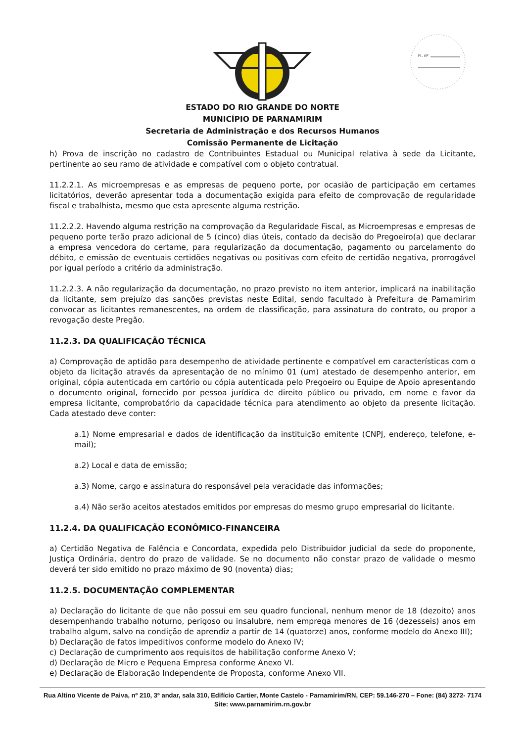Fl. nº
ESTADO DO RIO GRANDE DO NORTE
MUNICÍPIO DE PARNAMIRIM
Secretaria de Administração e dos Recursos Humanos
Comissão Permanente de Licitação
h) Prova de inscrição no cadastro de Contribuintes Estadual ou Municipal relativa à sede da Licitante, pertinente ao seu ramo de atividade e compatível com o objeto contratual.
11.2.2.1. As microempresas e as empresas de pequeno porte, por ocasião de participação em certames licitatórios, deverão apresentar toda a documentação exigida para efeito de comprovação de regularidade fiscal e trabalhista, mesmo que esta apresente alguma restrição.
11.2.2.2. Havendo alguma restrição na comprovação da Regularidade Fiscal, as Microempresas e empresas de pequeno porte terão prazo adicional de 5 (cinco) dias úteis, contado da decisão do Pregoeiro(a) que declarar a empresa vencedora do certame, para regularização da documentação, pagamento ou parcelamento do débito, e emissão de eventuais certidões negativas ou positivas com efeito de certidão negativa, prorrogável por igual período a critério da administração.
11.2.2.3. A não regularização da documentação, no prazo previsto no item anterior, implicará na inabilitação da licitante, sem prejuízo das sanções previstas neste Edital, sendo facultado à Prefeitura de Parnamirim convocar as licitantes remanescentes, na ordem de classificação, para assinatura do contrato, ou propor a revogação deste Pregão.
11.2.3. DA QUALIFICAÇÃO TÉCNICA
a) Comprovação de aptidão para desempenho de atividade pertinente e compatível em características com o objeto da licitação através da apresentação de no mínimo 01 (um) atestado de desempenho anterior, em original, cópia autenticada em cartório ou cópia autenticada pelo Pregoeiro ou Equipe de Apoio apresentando o documento original, fornecido por pessoa jurídica de direito público ou privado, em nome e favor da empresa licitante, comprobatório da capacidade técnica para atendimento ao objeto da presente licitação. Cada atestado deve conter:
a.1) Nome empresarial e dados de identificação da instituição emitente (CNPJ, endereço, telefone, e-mail);
a.2) Local e data de emissão;
a.3) Nome, cargo e assinatura do responsável pela veracidade das informações;
a.4) Não serão aceitos atestados emitidos por empresas do mesmo grupo empresarial do licitante.
11.2.4. DA QUALIFICAÇÃO ECONÔMICO-FINANCEIRA
a) Certidão Negativa de Falência e Concordata, expedida pelo Distribuidor judicial da sede do proponente, Justiça Ordinária, dentro do prazo de validade. Se no documento não constar prazo de validade o mesmo deverá ter sido emitido no prazo máximo de 90 (noventa) dias;
11.2.5. DOCUMENTAÇÃO COMPLEMENTAR
a) Declaração do licitante de que não possui em seu quadro funcional, nenhum menor de 18 (dezoito) anos desempenhando trabalho noturno, perigoso ou insalubre, nem emprega menores de 16 (dezesseis) anos em trabalho algum, salvo na condição de aprendiz a partir de 14 (quatorze) anos, conforme modelo do Anexo III);
b) Declaração de fatos impeditivos conforme modelo do Anexo IV;
c) Declaração de cumprimento aos requisitos de habilitação conforme Anexo V;
d) Declaração de Micro e Pequena Empresa conforme Anexo VI.
e) Declaração de Elaboração Independente de Proposta, conforme Anexo VII.
Rua Altino Vicente de Paiva, nº 210, 3º andar, sala 310, Edifício Cartier, Monte Castelo - Parnamirim/RN, CEP: 59.146-270 – Fone: (84) 3272- 7174
Site: www.parnamirim.rn.gov.br